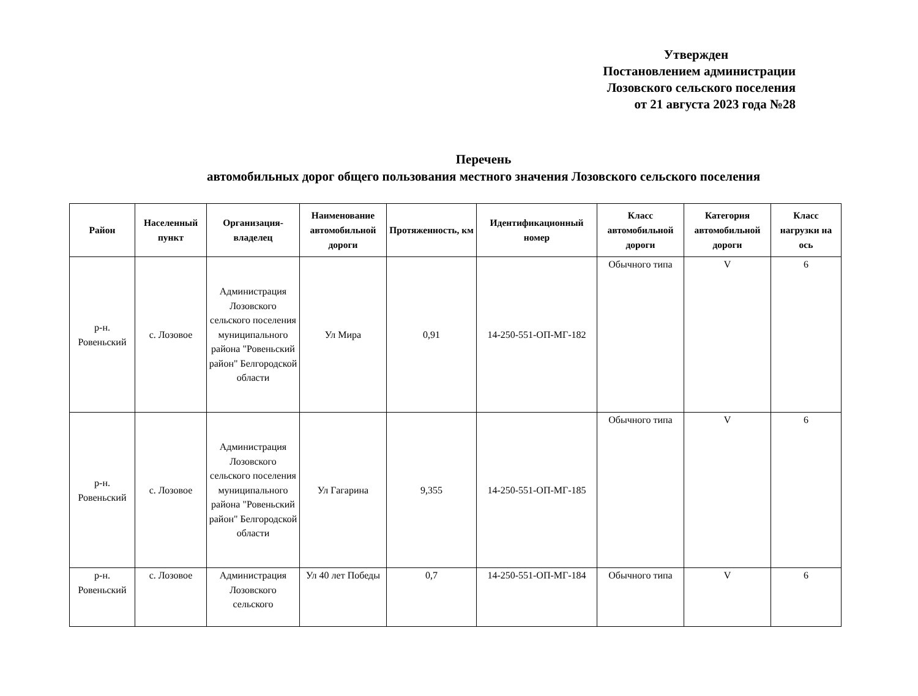Утвержден
Постановлением администрации
Лозовского сельского поселения
от 21 августа 2023 года №28
Перечень
автомобильных дорог общего пользования местного значения Лозовского сельского поселения
| Район | Населенный пункт | Организация-владелец | Наименование автомобильной дороги | Протяженность, км | Идентификационный номер | Класс автомобильной дороги | Категория автомобильной дороги | Класс нагрузки на ось |
| --- | --- | --- | --- | --- | --- | --- | --- | --- |
| р-н. Ровеньский | с. Лозовое | Администрация Лозовского сельского поселения муниципального района "Ровеньский район" Белгородской области | Ул Мира | 0,91 | 14-250-551-ОП-МГ-182 | Обычного типа | V | 6 |
| р-н. Ровеньский | с. Лозовое | Администрация Лозовского сельского поселения муниципального района "Ровеньский район" Белгородской области | Ул Гагарина | 9,355 | 14-250-551-ОП-МГ-185 | Обычного типа | V | 6 |
| р-н. Ровеньский | с. Лозовое | Администрация Лозовского сельского | Ул 40 лет Победы | 0,7 | 14-250-551-ОП-МГ-184 | Обычного типа | V | 6 |